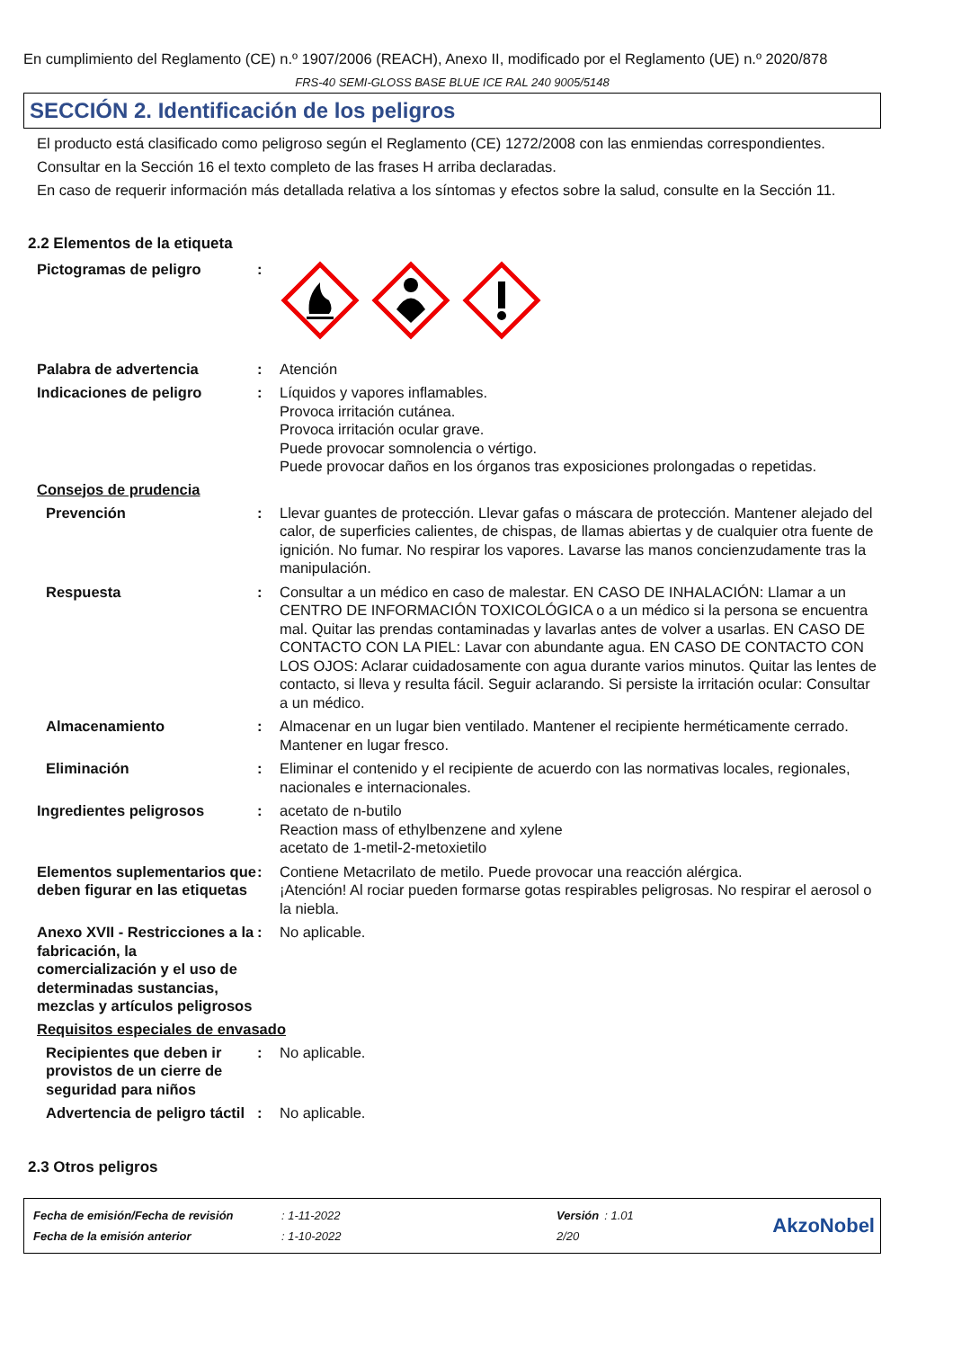En cumplimiento del Reglamento (CE) n.º 1907/2006 (REACH), Anexo II, modificado por el Reglamento (UE) n.º 2020/878
FRS-40 SEMI-GLOSS BASE BLUE ICE RAL 240 9005/5148
SECCIÓN 2. Identificación de los peligros
El producto está clasificado como peligroso según el Reglamento (CE) 1272/2008 con las enmiendas correspondientes.
Consultar en la Sección 16 el texto completo de las frases H arriba declaradas.
En caso de requerir información más detallada relativa a los síntomas y efectos sobre la salud, consulte en la Sección 11.
2.2 Elementos de la etiqueta
Pictogramas de peligro :
Palabra de advertencia : Atención
Indicaciones de peligro : Líquidos y vapores inflamables.
Provoca irritación cutánea.
Provoca irritación ocular grave.
Puede provocar somnolencia o vértigo.
Puede provocar daños en los órganos tras exposiciones prolongadas o repetidas.
Consejos de prudencia
Prevención : Llevar guantes de protección. Llevar gafas o máscara de protección. Mantener alejado del calor, de superficies calientes, de chispas, de llamas abiertas y de cualquier otra fuente de ignición. No fumar. No respirar los vapores. Lavarse las manos concienzudamente tras la manipulación.
Respuesta : Consultar a un médico en caso de malestar. EN CASO DE INHALACIÓN: Llamar a un CENTRO DE INFORMACIÓN TOXICOLÓGICA o a un médico si la persona se encuentra mal. Quitar las prendas contaminadas y lavarlas antes de volver a usarlas. EN CASO DE CONTACTO CON LA PIEL: Lavar con abundante agua. EN CASO DE CONTACTO CON LOS OJOS: Aclarar cuidadosamente con agua durante varios minutos. Quitar las lentes de contacto, si lleva y resulta fácil. Seguir aclarando. Si persiste la irritación ocular: Consultar a un médico.
Almacenamiento : Almacenar en un lugar bien ventilado. Mantener el recipiente herméticamente cerrado. Mantener en lugar fresco.
Eliminación : Eliminar el contenido y el recipiente de acuerdo con las normativas locales, regionales, nacionales e internacionales.
Ingredientes peligrosos : acetato de n-butilo
Reaction mass of ethylbenzene and xylene
acetato de 1-metil-2-metoxietilo
Elementos suplementarios que deben figurar en las etiquetas
: Contiene Metacrilato de metilo. Puede provocar una reacción alérgica.
¡Atención! Al rociar pueden formarse gotas respirables peligrosas. No respirar el aerosol o la niebla.
Anexo XVII - Restricciones a la fabricación, la comercialización y el uso de determinadas sustancias, mezclas y artículos peligrosos
: No aplicable.
Requisitos especiales de envasado
Recipientes que deben ir provistos de un cierre de seguridad para niños
: No aplicable.
Advertencia de peligro táctil
: No aplicable.
2.3 Otros peligros
| Fecha de emisión/Fecha de revisión | : 1-11-2022 | Versión | : 1.01 |
| Fecha de la emisión anterior | : 1-10-2022 | 2/20 | |
AkzoNobel